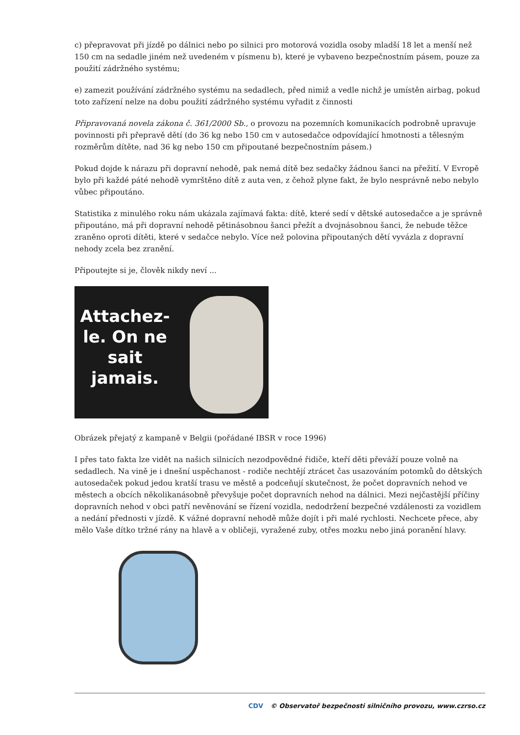c) přepravovat při jízdě po dálnici nebo po silnici pro motorová vozidla osoby mladší 18 let a menší než 150 cm na sedadle jiném než uvedeném v písmenu b), které je vybaveno bezpečnostním pásem, pouze za použití zádržného systému;
e) zamezit používání zádržného systému na sedadlech, před nimiž a vedle nichž je umístěn airbag, pokud toto zařízení nelze na dobu použití zádržného systému vyřadit z činnosti
Připravovaná novela zákona č. 361/2000 Sb., o provozu na pozemních komunikacích podrobně upravuje povinnosti při přepravě dětí (do 36 kg nebo 150 cm v autosedačce odpovídající hmotnosti a tělesným rozměrům dítěte, nad 36 kg nebo 150 cm připoutané bezpečnostním pásem.)
Pokud dojde k nárazu při dopravní nehodě, pak nemá dítě bez sedačky žádnou šanci na přežití. V Evropě bylo při každé páté nehodě vymrštěno dítě z auta ven, z čehož plyne fakt, že bylo nesprávně nebo nebylo vůbec připoutáno.
Statistika z minulého roku nám ukázala zajímavá fakta: dítě, které sedí v dětské autosedačce a je správně připoutáno, má při dopravní nehodě pětinásobnou šanci přežít a dvojnásobnou šanci, že nebude těžce zraněno oproti dítěti, které v sedačce nebylo. Více než polovina připoutaných dětí vyvázla z dopravní nehody zcela bez zranění.
Připoutejte si je, člověk nikdy neví ...
Attachez-le. On ne sait jamais.
Obrázek přejatý z kampaně v Belgii (pořádané IBSR v roce 1996)
I přes tato fakta lze vidět na našich silnicích nezodpovědné řidiče, kteří děti převáží pouze volně na sedadlech. Na vině je i dnešní uspěchanost - rodiče nechtějí ztrácet čas usazováním potomků do dětských autosedaček pokud jedou kratší trasu ve městě a podceňují skutečnost, že počet dopravních nehod ve městech a obcích několikanásobně převyšuje počet dopravních nehod na dálnici. Mezi nejčastější příčiny dopravních nehod v obci patří nevěnování se řízení vozidla, nedodržení bezpečné vzdálenosti za vozidlem a nedání přednosti v jízdě. K vážné dopravní nehodě může dojít i při malé rychlosti. Nechcete přece, aby mělo Vaše dítko tržné rány na hlavě a v obličeji, vyražené zuby, otřes mozku nebo jiná poranění hlavy.
CDV © Observatoř bezpečnosti silničního provozu, www.czrso.cz